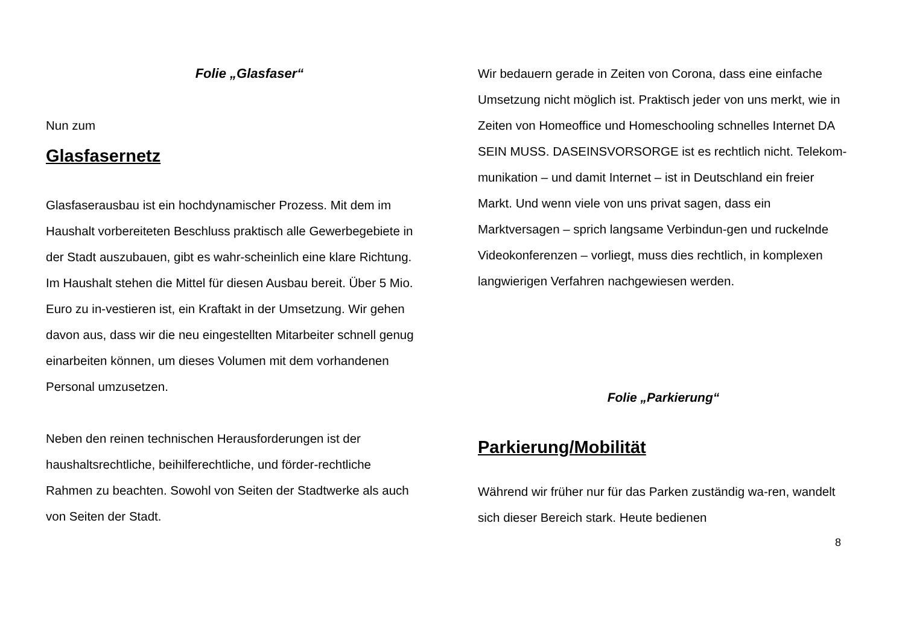Folie „Glasfaser“
Nun zum
Glasfasernetz
Glasfaserausbau ist ein hochdynamischer Prozess. Mit dem im Haushalt vorbereiteten Beschluss praktisch alle Gewerbegebiete in der Stadt auszubauen, gibt es wahr-scheinlich eine klare Richtung. Im Haushalt stehen die Mittel für diesen Ausbau bereit. Über 5 Mio. Euro zu in-vestieren ist, ein Kraftakt in der Umsetzung. Wir gehen davon aus, dass wir die neu eingestellten Mitarbeiter schnell genug einarbeiten können, um dieses Volumen mit dem vorhandenen Personal umzusetzen.
Neben den reinen technischen Herausforderungen ist der haushaltsrechtliche, beihilferechtliche, und förder-rechtliche Rahmen zu beachten. Sowohl von Seiten der Stadtwerke als auch von Seiten der Stadt.
Wir bedauern gerade in Zeiten von Corona, dass eine einfache Umsetzung nicht möglich ist. Praktisch jeder von uns merkt, wie in Zeiten von Homeoffice und Homeschooling schnelles Internet DA SEIN MUSS. DASEINSVORSORGE ist es rechtlich nicht. Telekom-munikation – und damit Internet – ist in Deutschland ein freier Markt. Und wenn viele von uns privat sagen, dass ein Marktversagen – sprich langsame Verbindun-gen und ruckelnde Videokonferenzen – vorliegt, muss dies rechtlich, in komplexen langwierigen Verfahren nachgewiesen werden.
Folie „Parkierung“
Parkierung/Mobilität
Während wir früher nur für das Parken zuständig wa-ren, wandelt sich dieser Bereich stark. Heute bedienen
8